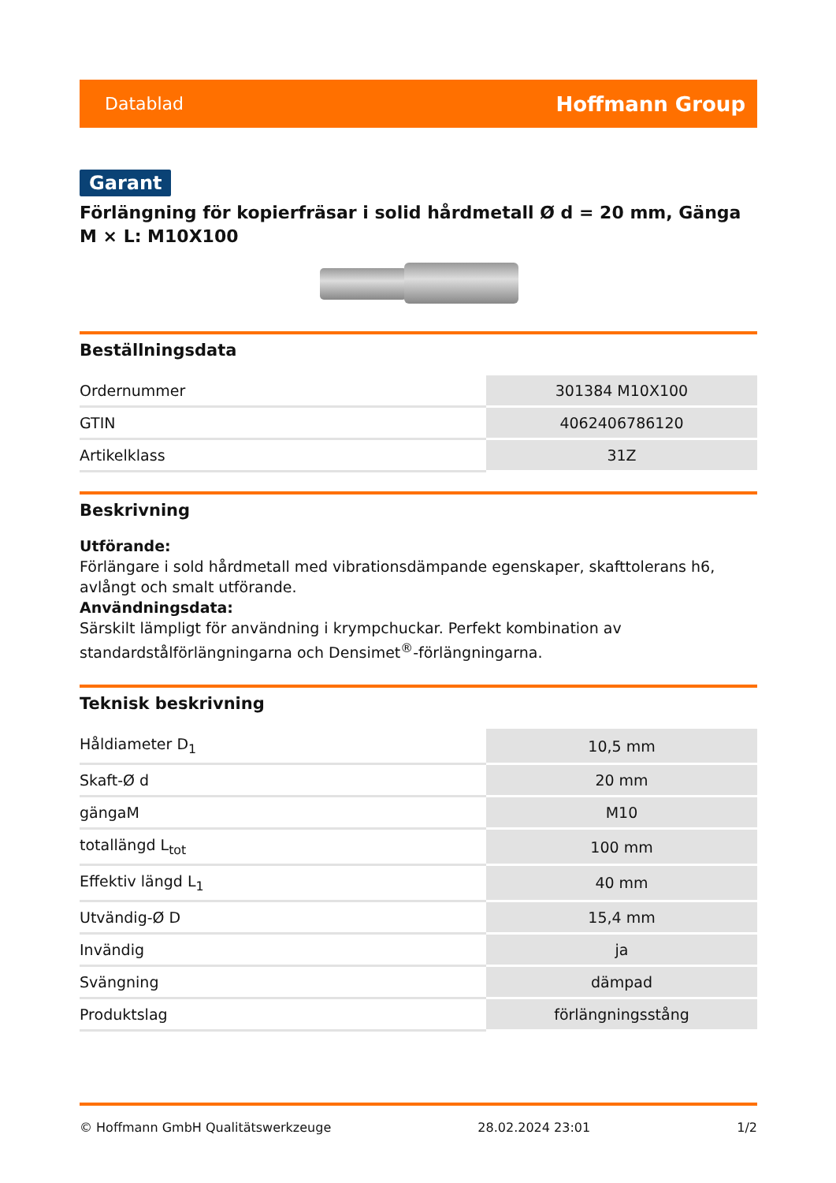Datablad Hoffmann Group
Garant
Förlängning för kopierfräsar i solid hårdmetall Ø d = 20 mm, Gänga M × L: M10X100
Beställningsdata
| Ordernummer | 301384 M10X100 |
| GTIN | 4062406786120 |
| Artikelklass | 31Z |
Beskrivning
Utförande:
Förlängare i sold hårdmetall med vibrationsdämpande egenskaper, skafttolerans h6, avlångt och smalt utförande.
Användningsdata:
Särskilt lämpligt för användning i krympchuckar. Perfekt kombination av standardstålförlängningarna och Densimet<sup>®</sup>-förlängningarna.
Teknisk beskrivning
| Håldiameter D<sub>1</sub> | 10,5 mm |
| Skaft-Ø d | 20 mm |
| gängaM | M10 |
| totallängd L<sub>tot</sub> | 100 mm |
| Effektiv längd L<sub>1</sub> | 40 mm |
| Utvändig-Ø D | 15,4 mm |
| Invändig | ja |
| Svängning | dämpad |
| Produktslag | förlängningsstång |
© Hoffmann GmbH Qualitätswerkzeuge 28.02.2024 23:01 1/2